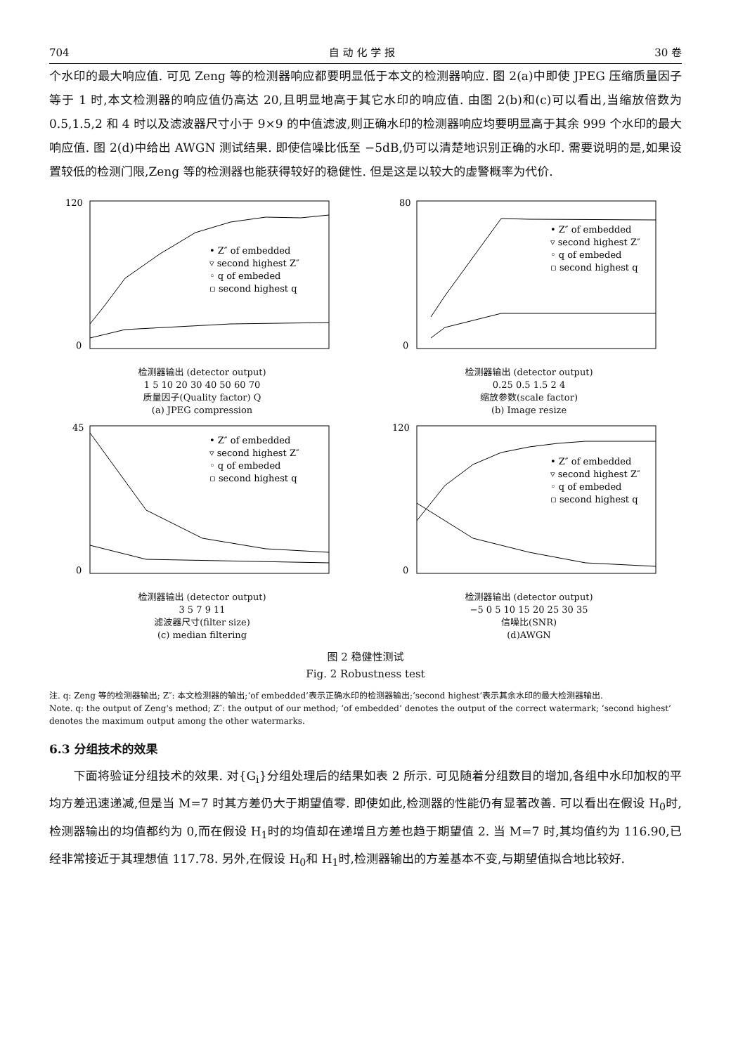704 自 动 化 学 报 30 卷
个水印的最大响应值. 可见 Zeng 等的检测器响应都要明显低于本文的检测器响应. 图 2(a)中即使 JPEG 压缩质量因子等于 1 时,本文检测器的响应值仍高达 20,且明显地高于其它水印的响应值. 由图 2(b)和(c)可以看出,当缩放倍数为 0.5,1.5,2 和 4 时以及滤波器尺寸小于 9×9 的中值滤波,则正确水印的检测器响应均要明显高于其余 999 个水印的最大响应值. 图 2(d)中给出 AWGN 测试结果. 即使信噪比低至 −5dB,仍可以清楚地识别正确的水印. 需要说明的是,如果设置较低的检测门限,Zeng 等的检测器也能获得较好的稳健性. 但是这是以较大的虚警概率为代价.
• Z″ of embedded
▿ second highest Z″
◦ q of embeded
▫ second highest q
120
0
检测器输出 (detector output)
1 5 10 20 30 40 50 60 70
质量因子(Quality factor) Q
(a) JPEG compression
• Z″ of embedded
▿ second highest Z″
◦ q of embeded
▫ second highest q
80
0
检测器输出 (detector output)
0.25 0.5 1.5 2 4
缩放参数(scale factor)
(b) Image resize
• Z″ of embedded
▿ second highest Z″
◦ q of embeded
▫ second highest q
45
0
检测器输出 (detector output)
3 5 7 9 11
滤波器尺寸(filter size)
(c) median filtering
• Z″ of embedded
▿ second highest Z″
◦ q of embeded
▫ second highest q
120
0
检测器输出 (detector output)
−5 0 5 10 15 20 25 30 35
信噪比(SNR)
(d)AWGN
图 2 稳健性测试
Fig. 2 Robustness test
注. q: Zeng 等的检测器输出; Z″: 本文检测器的输出;‘of embedded’表示正确水印的检测器输出;‘second highest’表示其余水印的最大检测器输出.
Note. q: the output of Zeng's method; Z″: the output of our method; ‘of embedded’ denotes the output of the correct watermark; ‘second highest’ denotes the maximum output among the other watermarks.
6.3 分组技术的效果
　　下面将验证分组技术的效果. 对{G<sub>i</sub>}分组处理后的结果如表 2 所示. 可见随着分组数目的增加,各组中水印加权的平均方差迅速递减,但是当 M=7 时其方差仍大于期望值零. 即使如此,检测器的性能仍有显著改善. 可以看出在假设 H<sub>0</sub>时,检测器输出的均值都约为 0,而在假设 H<sub>1</sub>时的均值却在递增且方差也趋于期望值 2. 当 M=7 时,其均值约为 116.90,已经非常接近于其理想值 117.78. 另外,在假设 H<sub>0</sub>和 H<sub>1</sub>时,检测器输出的方差基本不变,与期望值拟合地比较好.